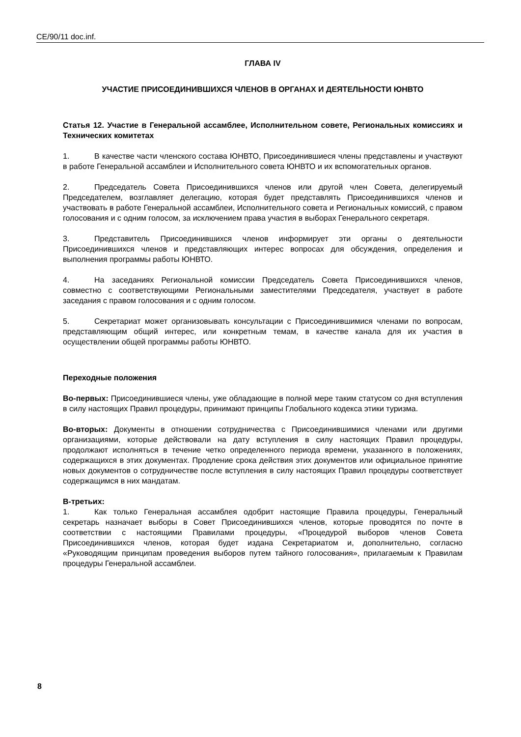CE/90/11 doc.inf.
ГЛАВА IV
УЧАСТИЕ ПРИСОЕДИНИВШИХСЯ ЧЛЕНОВ В ОРГАНАХ И ДЕЯТЕЛЬНОСТИ ЮНВТО
Статья 12. Участие в Генеральной ассамблее, Исполнительном совете, Региональных комиссиях и Технических комитетах
1. В качестве части членского состава ЮНВТО, Присоединившиеся члены представлены и участвуют в работе Генеральной ассамблеи и Исполнительного совета ЮНВТО и их вспомогательных органов.
2. Председатель Совета Присоединившихся членов или другой член Совета, делегируемый Председателем, возглавляет делегацию, которая будет представлять Присоединившихся членов и участвовать в работе Генеральной ассамблеи, Исполнительного совета и Региональных комиссий, с правом голосования и с одним голосом, за исключением права участия в выборах Генерального секретаря.
3. Представитель Присоединившихся членов информирует эти органы о деятельности Присоединившихся членов и представляющих интерес вопросах для обсуждения, определения и выполнения программы работы ЮНВТО.
4. На заседаниях Региональной комиссии Председатель Совета Присоединившихся членов, совместно с соответствующими Региональными заместителями Председателя, участвует в работе заседания с правом голосования и с одним голосом.
5. Секретариат может организовывать консультации с Присоединившимися членами по вопросам, представляющим общий интерес, или конкретным темам, в качестве канала для их участия в осуществлении общей программы работы ЮНВТО.
Переходные положения
Во-первых: Присоединившиеся члены, уже обладающие в полной мере таким статусом со дня вступления в силу настоящих Правил процедуры, принимают принципы Глобального кодекса этики туризма.
Во-вторых: Документы в отношении сотрудничества с Присоединившимися членами или другими организациями, которые действовали на дату вступления в силу настоящих Правил процедуры, продолжают исполняться в течение четко определенного периода времени, указанного в положениях, содержащихся в этих документах. Продление срока действия этих документов или официальное принятие новых документов о сотрудничестве после вступления в силу настоящих Правил процедуры соответствует содержащимся в них мандатам.
В-третьих:
1. Как только Генеральная ассамблея одобрит настоящие Правила процедуры, Генеральный секретарь назначает выборы в Совет Присоединившихся членов, которые проводятся по почте в соответствии с настоящими Правилами процедуры, «Процедурой выборов членов Совета Присоединившихся членов, которая будет издана Секретариатом и, дополнительно, согласно «Руководящим принципам проведения выборов путем тайного голосования», прилагаемым к Правилам процедуры Генеральной ассамблеи.
8